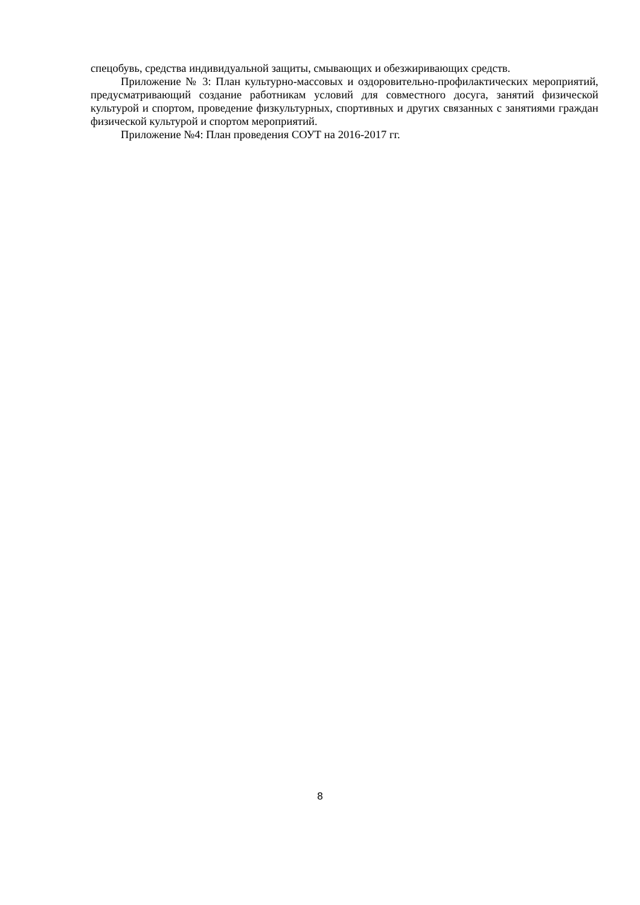спецобувь, средства индивидуальной защиты, смывающих и обезжиривающих средств.
Приложение № 3: План культурно-массовых и оздоровительно-профилактических мероприятий, предусматривающий создание работникам условий для совместного досуга, занятий физической культурой и спортом, проведение физкультурных, спортивных и других связанных с занятиями граждан физической культурой и спортом мероприятий.
Приложение №4: План проведения СОУТ на 2016-2017 гг.
8